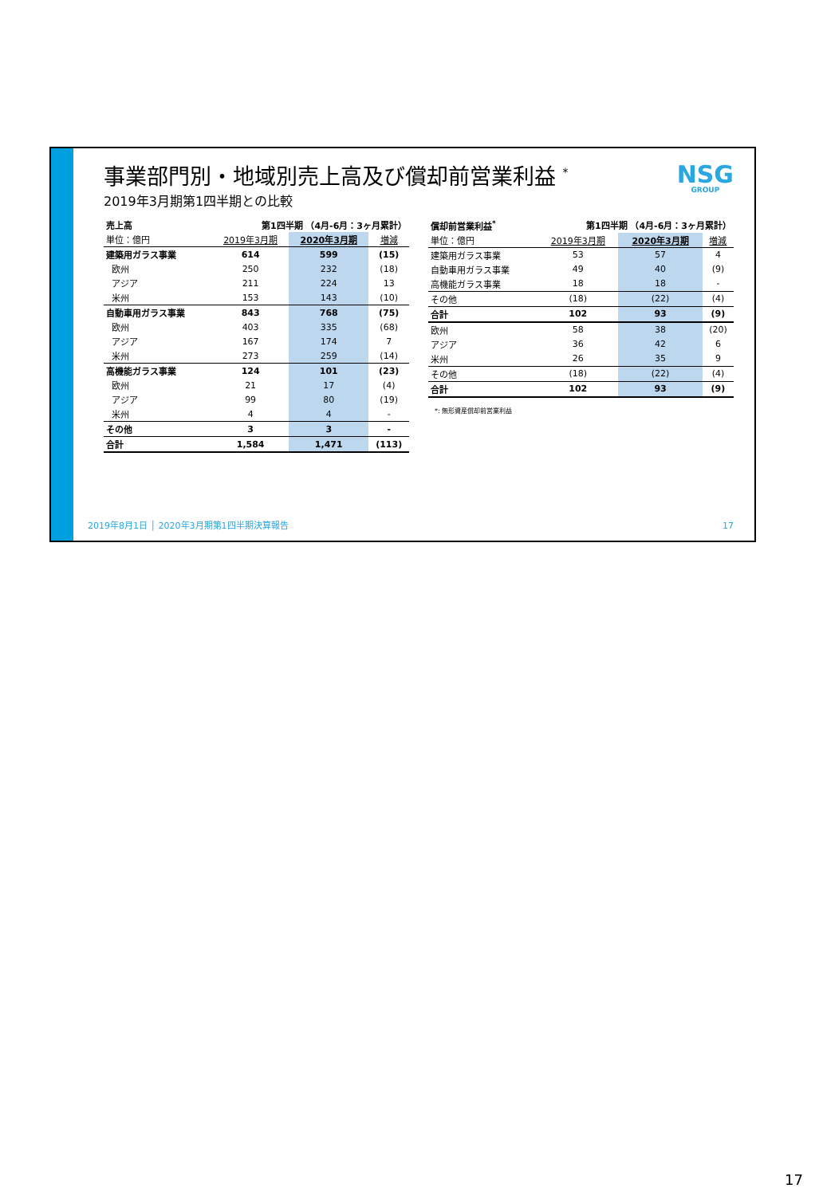NSG
GROUP
事業部門別・地域別売上高及び償却前営業利益 <sup>*</sup>
2019年3月期第1四半期との比較
| 売上高 | 第1四半期 （4月-6月：3ヶ月累計） | | |
| --- | --- | --- | --- |
| 単位：億円 | 2019年3月期 | 2020年3月期 | 増減 |
| 建築用ガラス事業 | 614 | 599 | (15) |
| 欧州 | 250 | 232 | (18) |
| アジア | 211 | 224 | 13 |
| 米州 | 153 | 143 | (10) |
| 自動車用ガラス事業 | 843 | 768 | (75) |
| 欧州 | 403 | 335 | (68) |
| アジア | 167 | 174 | 7 |
| 米州 | 273 | 259 | (14) |
| 高機能ガラス事業 | 124 | 101 | (23) |
| 欧州 | 21 | 17 | (4) |
| アジア | 99 | 80 | (19) |
| 米州 | 4 | 4 | - |
| その他 | 3 | 3 | - |
| 合計 | 1,584 | 1,471 | (113) |
| 償却前営業利益<sup>*</sup> | 第1四半期 （4月-6月：3ヶ月累計） | | |
| --- | --- | --- | --- |
| 単位：億円 | 2019年3月期 | 2020年3月期 | 増減 |
| 建築用ガラス事業 | 53 | 57 | 4 |
| 自動車用ガラス事業 | 49 | 40 | (9) |
| 高機能ガラス事業 | 18 | 18 | - |
| その他 | (18) | (22) | (4) |
| 合計 | 102 | 93 | (9) |
| 欧州 | 58 | 38 | (20) |
| アジア | 36 | 42 | 6 |
| 米州 | 26 | 35 | 9 |
| その他 | (18) | (22) | (4) |
| 合計 | 102 | 93 | (9) |
*: 無形資産償却前営業利益
2019年8月1日 │ 2020年3月期第1四半期決算報告
17
17